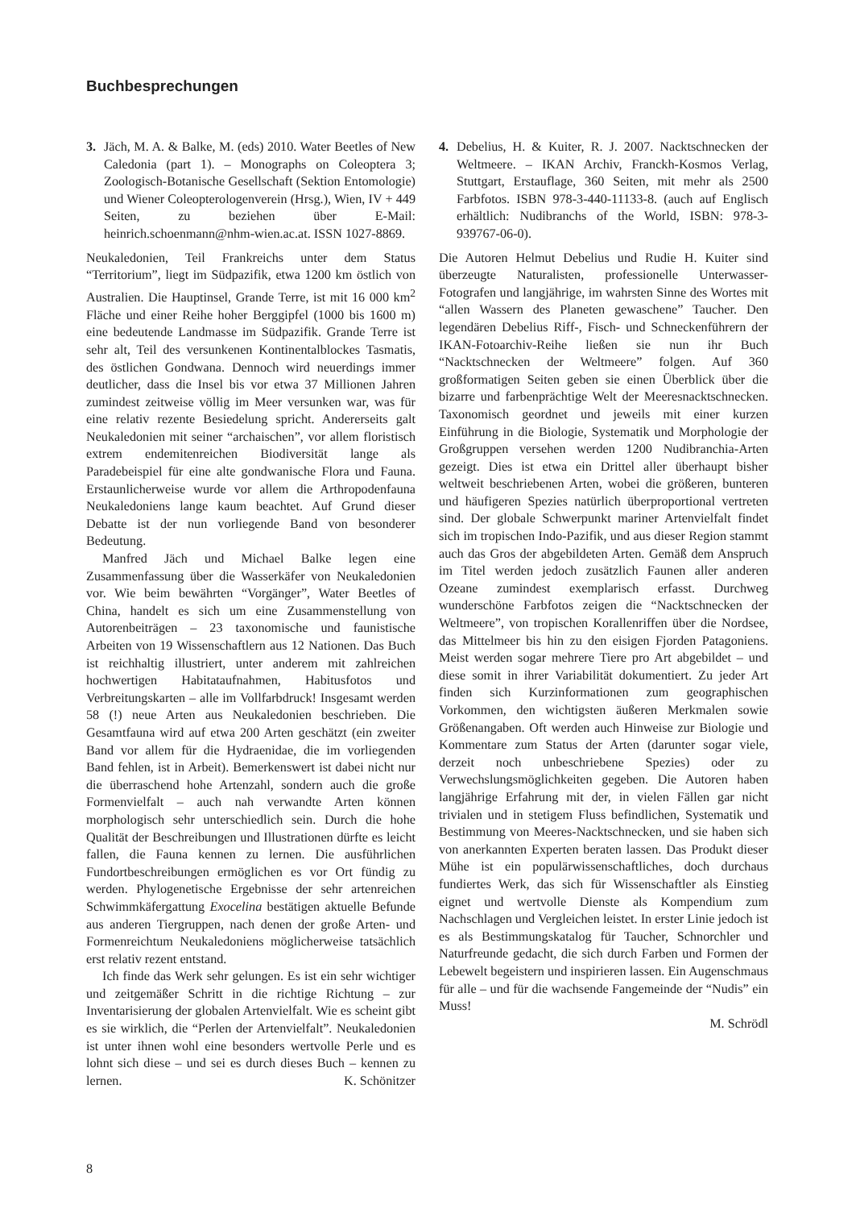Buchbesprechungen
3. Jäch, M. A. & Balke, M. (eds) 2010. Water Beetles of New Caledonia (part 1). – Monographs on Coleoptera 3; Zoologisch-Botanische Gesellschaft (Sektion Entomologie) und Wiener Coleopterologenverein (Hrsg.), Wien, IV + 449 Seiten, zu beziehen über E-Mail: heinrich.schoenmann@nhm-wien.ac.at. ISSN 1027-8869.
Neukaledonien, Teil Frankreichs unter dem Status “Territorium”, liegt im Südpazifik, etwa 1200 km östlich von Australien. Die Hauptinsel, Grande Terre, ist mit 16 000 km<sup>2</sup> Fläche und einer Reihe hoher Berggipfel (1000 bis 1600 m) eine bedeutende Landmasse im Südpazifik. Grande Terre ist sehr alt, Teil des versunkenen Kontinentalblockes Tasmatis, des östlichen Gondwana. Dennoch wird neuerdings immer deutlicher, dass die Insel bis vor etwa 37 Millionen Jahren zumindest zeitweise völlig im Meer versunken war, was für eine relativ rezente Besiedelung spricht. Andererseits galt Neukaledonien mit seiner “archaischen”, vor allem floristisch extrem endemitenreichen Biodiversität lange als Paradebeispiel für eine alte gondwanische Flora und Fauna. Erstaunlicherweise wurde vor allem die Arthropodenfauna Neukaledoniens lange kaum beachtet. Auf Grund dieser Debatte ist der nun vorliegende Band von besonderer Bedeutung.
Manfred Jäch und Michael Balke legen eine Zusammenfassung über die Wasserkäfer von Neukaledonien vor. Wie beim bewährten “Vorgänger”, Water Beetles of China, handelt es sich um eine Zusammenstellung von Autorenbeiträgen – 23 taxonomische und faunistische Arbeiten von 19 Wissenschaftlern aus 12 Nationen. Das Buch ist reichhaltig illustriert, unter anderem mit zahlreichen hochwertigen Habitataufnahmen, Habitusfotos und Verbreitungskarten – alle im Vollfarbdruck! Insgesamt werden 58 (!) neue Arten aus Neukaledonien beschrieben. Die Gesamtfauna wird auf etwa 200 Arten geschätzt (ein zweiter Band vor allem für die Hydraenidae, die im vorliegenden Band fehlen, ist in Arbeit). Bemerkenswert ist dabei nicht nur die überraschend hohe Artenzahl, sondern auch die große Formenvielfalt – auch nah verwandte Arten können morphologisch sehr unterschiedlich sein. Durch die hohe Qualität der Beschreibungen und Illustrationen dürfte es leicht fallen, die Fauna kennen zu lernen. Die ausführlichen Fundortbeschreibungen ermöglichen es vor Ort fündig zu werden. Phylogenetische Ergebnisse der sehr artenreichen Schwimmkäfergattung Exocelina bestätigen aktuelle Befunde aus anderen Tiergruppen, nach denen der große Arten- und Formenreichtum Neukaledoniens möglicherweise tatsächlich erst relativ rezent entstand.
Ich finde das Werk sehr gelungen. Es ist ein sehr wichtiger und zeitgemäßer Schritt in die richtige Richtung – zur Inventarisierung der globalen Artenvielfalt. Wie es scheint gibt es sie wirklich, die “Perlen der Artenvielfalt”. Neukaledonien ist unter ihnen wohl eine besonders wertvolle Perle und es lohnt sich diese – und sei es durch dieses Buch – kennen zu lernen. K. Schönitzer
4. Debelius, H. & Kuiter, R. J. 2007. Nacktschnecken der Weltmeere. – IKAN Archiv, Franckh-Kosmos Verlag, Stuttgart, Erstauflage, 360 Seiten, mit mehr als 2500 Farbfotos. ISBN 978-3-440-11133-8. (auch auf Englisch erhältlich: Nudibranchs of the World, ISBN: 978-3-939767-06-0).
Die Autoren Helmut Debelius und Rudie H. Kuiter sind überzeugte Naturalisten, professionelle Unterwasser-Fotografen und langjährige, im wahrsten Sinne des Wortes mit “allen Wassern des Planeten gewaschene” Taucher. Den legendären Debelius Riff-, Fisch- und Schneckenführern der IKAN-Fotoarchiv-Reihe ließen sie nun ihr Buch “Nacktschnecken der Weltmeere” folgen. Auf 360 großformatigen Seiten geben sie einen Überblick über die bizarre und farbenprächtige Welt der Meeresnacktschnecken. Taxonomisch geordnet und jeweils mit einer kurzen Einführung in die Biologie, Systematik und Morphologie der Großgruppen versehen werden 1200 Nudibranchia-Arten gezeigt. Dies ist etwa ein Drittel aller überhaupt bisher weltweit beschriebenen Arten, wobei die größeren, bunteren und häufigeren Spezies natürlich überproportional vertreten sind. Der globale Schwerpunkt mariner Artenvielfalt findet sich im tropischen Indo-Pazifik, und aus dieser Region stammt auch das Gros der abgebildeten Arten. Gemäß dem Anspruch im Titel werden jedoch zusätzlich Faunen aller anderen Ozeane zumindest exemplarisch erfasst. Durchweg wunderschöne Farbfotos zeigen die “Nacktschnecken der Weltmeere”, von tropischen Korallenriffen über die Nordsee, das Mittelmeer bis hin zu den eisigen Fjorden Patagoniens. Meist werden sogar mehrere Tiere pro Art abgebildet – und diese somit in ihrer Variabilität dokumentiert. Zu jeder Art finden sich Kurzinformationen zum geographischen Vorkommen, den wichtigsten äußeren Merkmalen sowie Größenangaben. Oft werden auch Hinweise zur Biologie und Kommentare zum Status der Arten (darunter sogar viele, derzeit noch unbeschriebene Spezies) oder zu Verwechslungsmöglichkeiten gegeben. Die Autoren haben langjährige Erfahrung mit der, in vielen Fällen gar nicht trivialen und in stetigem Fluss befindlichen, Systematik und Bestimmung von Meeres-Nacktschnecken, und sie haben sich von anerkannten Experten beraten lassen. Das Produkt dieser Mühe ist ein populärwissenschaftliches, doch durchaus fundiertes Werk, das sich für Wissenschaftler als Einstieg eignet und wertvolle Dienste als Kompendium zum Nachschlagen und Vergleichen leistet. In erster Linie jedoch ist es als Bestimmungskatalog für Taucher, Schnorchler und Naturfreunde gedacht, die sich durch Farben und Formen der Lebewelt begeistern und inspirieren lassen. Ein Augenschmaus für alle – und für die wachsende Fangemeinde der “Nudis” ein Muss!
M. Schrödl
8